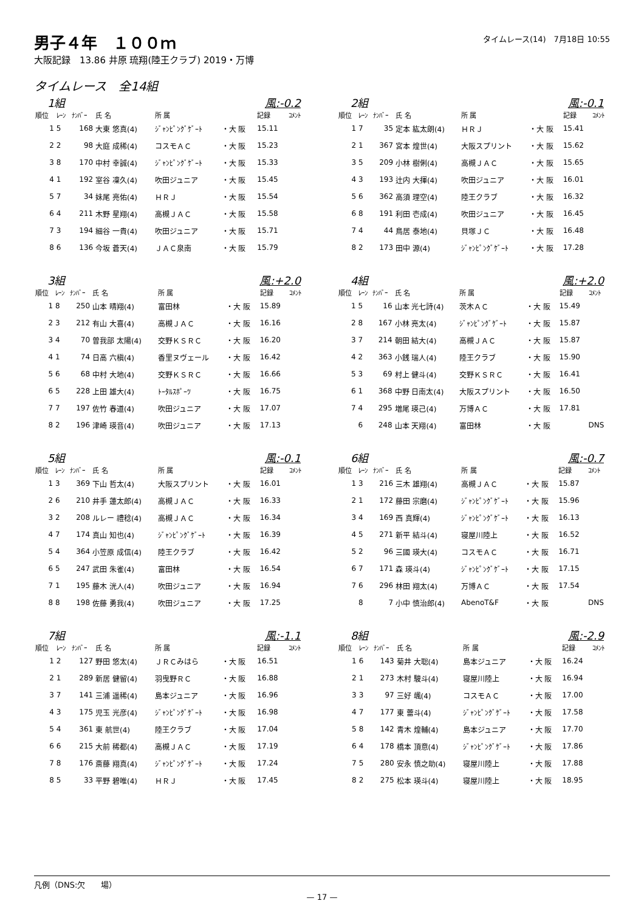タイムレース(14)　7月18日 10:55
男子４年　１００ｍ
大阪記録　13.86 井原 琉翔(陸王クラブ) 2019・万博
タイムレース　全14組
1組 風:-0.2
| 順位 | ﾚｰﾝ | ﾅﾝﾊﾞｰ | 氏 名 | 所 属 | | 記録 | ｺﾒﾝﾄ |
| --- | --- | --- | --- | --- | --- | --- | --- |
| 1 | 5 | 168 | 大東 悠真(4) | ｼﾞｬﾝﾋﾟﾝｸﾞｹﾞｰﾄ | ・大 阪 | 15.11 | |
| 2 | 2 | 98 | 大庭 成稀(4) | コスモＡＣ | ・大 阪 | 15.23 | |
| 3 | 8 | 170 | 中村 幸誠(4) | ｼﾞｬﾝﾋﾟﾝｸﾞｹﾞｰﾄ | ・大 阪 | 15.33 | |
| 4 | 1 | 192 | 室谷 凜久(4) | 吹田ジュニア | ・大 阪 | 15.45 | |
| 5 | 7 | 34 | 妹尾 亮佑(4) | ＨＲＪ | ・大 阪 | 15.54 | |
| 6 | 4 | 211 | 木野 星翔(4) | 高槻ＪＡＣ | ・大 阪 | 15.58 | |
| 7 | 3 | 194 | 細谷 一貴(4) | 吹田ジュニア | ・大 阪 | 15.71 | |
| 8 | 6 | 136 | 今坂 蒼天(4) | ＪＡＣ泉南 | ・大 阪 | 15.79 | |
2組 風:-0.1
| 順位 | ﾚｰﾝ | ﾅﾝﾊﾞｰ | 氏 名 | 所 属 | | 記録 | ｺﾒﾝﾄ |
| --- | --- | --- | --- | --- | --- | --- | --- |
| 1 | 7 | 35 | 定本 紘太朗(4) | ＨＲＪ | ・大 阪 | 15.41 | |
| 2 | 1 | 367 | 宮本 煌世(4) | 大阪スプリント | ・大 阪 | 15.62 | |
| 3 | 5 | 209 | 小林 樹俐(4) | 高槻ＪＡＣ | ・大 阪 | 15.65 | |
| 4 | 3 | 193 | 辻内 大揮(4) | 吹田ジュニア | ・大 阪 | 16.01 | |
| 5 | 6 | 362 | 高須 理空(4) | 陸王クラブ | ・大 阪 | 16.32 | |
| 6 | 8 | 191 | 利田 壱成(4) | 吹田ジュニア | ・大 阪 | 16.45 | |
| 7 | 4 | 44 | 鳥居 泰地(4) | 貝塚ＪＣ | ・大 阪 | 16.48 | |
| 8 | 2 | 173 | 田中 源(4) | ｼﾞｬﾝﾋﾟﾝｸﾞｹﾞｰﾄ | ・大 阪 | 17.28 | |
3組 風:+2.0
| 順位 | ﾚｰﾝ | ﾅﾝﾊﾞｰ | 氏 名 | 所 属 | | 記録 | ｺﾒﾝﾄ |
| --- | --- | --- | --- | --- | --- | --- | --- |
| 1 | 8 | 250 | 山本 晴翔(4) | 富田林 | ・大 阪 | 15.89 | |
| 2 | 3 | 212 | 有山 大喜(4) | 高槻ＪＡＣ | ・大 阪 | 16.16 | |
| 3 | 4 | 70 | 曽我部 太陽(4) | 交野ＫＳＲＣ | ・大 阪 | 16.20 | |
| 4 | 1 | 74 | 日高 六槇(4) | 香里ヌヴェール | ・大 阪 | 16.42 | |
| 5 | 6 | 68 | 中村 大地(4) | 交野ＫＳＲＣ | ・大 阪 | 16.66 | |
| 6 | 5 | 228 | 上田 雄大(4) | ﾄｰﾀﾙｽﾎﾟｰﾂ | ・大 阪 | 16.75 | |
| 7 | 7 | 197 | 佐竹 春道(4) | 吹田ジュニア | ・大 阪 | 17.07 | |
| 8 | 2 | 196 | 津崎 瑛音(4) | 吹田ジュニア | ・大 阪 | 17.13 | |
4組 風:+2.0
| 順位 | ﾚｰﾝ | ﾅﾝﾊﾞｰ | 氏 名 | 所 属 | | 記録 | ｺﾒﾝﾄ |
| --- | --- | --- | --- | --- | --- | --- | --- |
| 1 | 5 | 16 | 山本 光七詩(4) | 茨木ＡＣ | ・大 阪 | 15.49 | |
| 2 | 8 | 167 | 小林 亮太(4) | ｼﾞｬﾝﾋﾟﾝｸﾞｹﾞｰﾄ | ・大 阪 | 15.87 | |
| 3 | 7 | 214 | 朝田 結大(4) | 高槻ＪＡＣ | ・大 阪 | 15.87 | |
| 4 | 2 | 363 | 小銭 瑞人(4) | 陸王クラブ | ・大 阪 | 15.90 | |
| 5 | 3 | 69 | 村上 健斗(4) | 交野ＫＳＲＣ | ・大 阪 | 16.41 | |
| 6 | 1 | 368 | 中野 日南太(4) | 大阪スプリント | ・大 阪 | 16.50 | |
| 7 | 4 | 295 | 増尾 瑛己(4) | 万博ＡＣ | ・大 阪 | 17.81 | |
| | 6 | 248 | 山本 天翔(4) | 富田林 | ・大 阪 | | DNS |
5組 風:-0.1
| 順位 | ﾚｰﾝ | ﾅﾝﾊﾞｰ | 氏 名 | 所 属 | | 記録 | ｺﾒﾝﾄ |
| --- | --- | --- | --- | --- | --- | --- | --- |
| 1 | 3 | 369 | 下山 哲太(4) | 大阪スプリント | ・大 阪 | 16.01 | |
| 2 | 6 | 210 | 井手 蓮太郎(4) | 高槻ＪＡＣ | ・大 阪 | 16.33 | |
| 3 | 2 | 208 | ルレー 禮稔(4) | 高槻ＪＡＣ | ・大 阪 | 16.34 | |
| 4 | 7 | 174 | 真山 知也(4) | ｼﾞｬﾝﾋﾟﾝｸﾞｹﾞｰﾄ | ・大 阪 | 16.39 | |
| 5 | 4 | 364 | 小笠原 成信(4) | 陸王クラブ | ・大 阪 | 16.42 | |
| 6 | 5 | 247 | 武田 朱雀(4) | 富田林 | ・大 阪 | 16.54 | |
| 7 | 1 | 195 | 藤木 洸人(4) | 吹田ジュニア | ・大 阪 | 16.94 | |
| 8 | 8 | 198 | 佐藤 勇我(4) | 吹田ジュニア | ・大 阪 | 17.25 | |
6組 風:-0.7
| 順位 | ﾚｰﾝ | ﾅﾝﾊﾞｰ | 氏 名 | 所 属 | | 記録 | ｺﾒﾝﾄ |
| --- | --- | --- | --- | --- | --- | --- | --- |
| 1 | 3 | 216 | 三木 雄翔(4) | 高槻ＪＡＣ | ・大 阪 | 15.87 | |
| 2 | 1 | 172 | 藤田 宗磨(4) | ｼﾞｬﾝﾋﾟﾝｸﾞｹﾞｰﾄ | ・大 阪 | 15.96 | |
| 3 | 4 | 169 | 西 真輝(4) | ｼﾞｬﾝﾋﾟﾝｸﾞｹﾞｰﾄ | ・大 阪 | 16.13 | |
| 4 | 5 | 271 | 新平 結斗(4) | 寝屋川陸上 | ・大 阪 | 16.52 | |
| 5 | 2 | 96 | 三國 瑛大(4) | コスモＡＣ | ・大 阪 | 16.71 | |
| 6 | 7 | 171 | 森 瑛斗(4) | ｼﾞｬﾝﾋﾟﾝｸﾞｹﾞｰﾄ | ・大 阪 | 17.15 | |
| 7 | 6 | 296 | 林田 翔太(4) | 万博ＡＣ | ・大 阪 | 17.54 | |
| | 8 | 7 | 小中 慎治郎(4) | AbenoT&F | ・大 阪 | | DNS |
7組 風:-1.1
| 順位 | ﾚｰﾝ | ﾅﾝﾊﾞｰ | 氏 名 | 所 属 | | 記録 | ｺﾒﾝﾄ |
| --- | --- | --- | --- | --- | --- | --- | --- |
| 1 | 2 | 127 | 野田 悠太(4) | ＪＲＣみはら | ・大 阪 | 16.51 | |
| 2 | 1 | 289 | 新居 健留(4) | 羽曳野ＲＣ | ・大 阪 | 16.88 | |
| 3 | 7 | 141 | 三浦 遥稀(4) | 島本ジュニア | ・大 阪 | 16.96 | |
| 4 | 3 | 175 | 児玉 光彦(4) | ｼﾞｬﾝﾋﾟﾝｸﾞｹﾞｰﾄ | ・大 阪 | 16.98 | |
| 5 | 4 | 361 | 東 航世(4) | 陸王クラブ | ・大 阪 | 17.04 | |
| 6 | 6 | 215 | 大前 稀都(4) | 高槻ＪＡＣ | ・大 阪 | 17.19 | |
| 7 | 8 | 176 | 斎藤 翔真(4) | ｼﾞｬﾝﾋﾟﾝｸﾞｹﾞｰﾄ | ・大 阪 | 17.24 | |
| 8 | 5 | 33 | 平野 碧唯(4) | ＨＲＪ | ・大 阪 | 17.45 | |
8組 風:-2.9
| 順位 | ﾚｰﾝ | ﾅﾝﾊﾞｰ | 氏 名 | 所 属 | | 記録 | ｺﾒﾝﾄ |
| --- | --- | --- | --- | --- | --- | --- | --- |
| 1 | 6 | 143 | 菊井 大聡(4) | 島本ジュニア | ・大 阪 | 16.24 | |
| 2 | 1 | 273 | 木村 駿斗(4) | 寝屋川陸上 | ・大 阪 | 16.94 | |
| 3 | 3 | 97 | 三好 颯(4) | コスモＡＣ | ・大 阪 | 17.00 | |
| 4 | 7 | 177 | 東 蕾斗(4) | ｼﾞｬﾝﾋﾟﾝｸﾞｹﾞｰﾄ | ・大 阪 | 17.58 | |
| 5 | 8 | 142 | 青木 煌輔(4) | 島本ジュニア | ・大 阪 | 17.70 | |
| 6 | 4 | 178 | 橋本 頂意(4) | ｼﾞｬﾝﾋﾟﾝｸﾞｹﾞｰﾄ | ・大 阪 | 17.86 | |
| 7 | 5 | 280 | 安永 慎之助(4) | 寝屋川陸上 | ・大 阪 | 17.88 | |
| 8 | 2 | 275 | 松本 瑛斗(4) | 寝屋川陸上 | ・大 阪 | 18.95 | |
凡例（DNS:欠　　場）
— 17 —